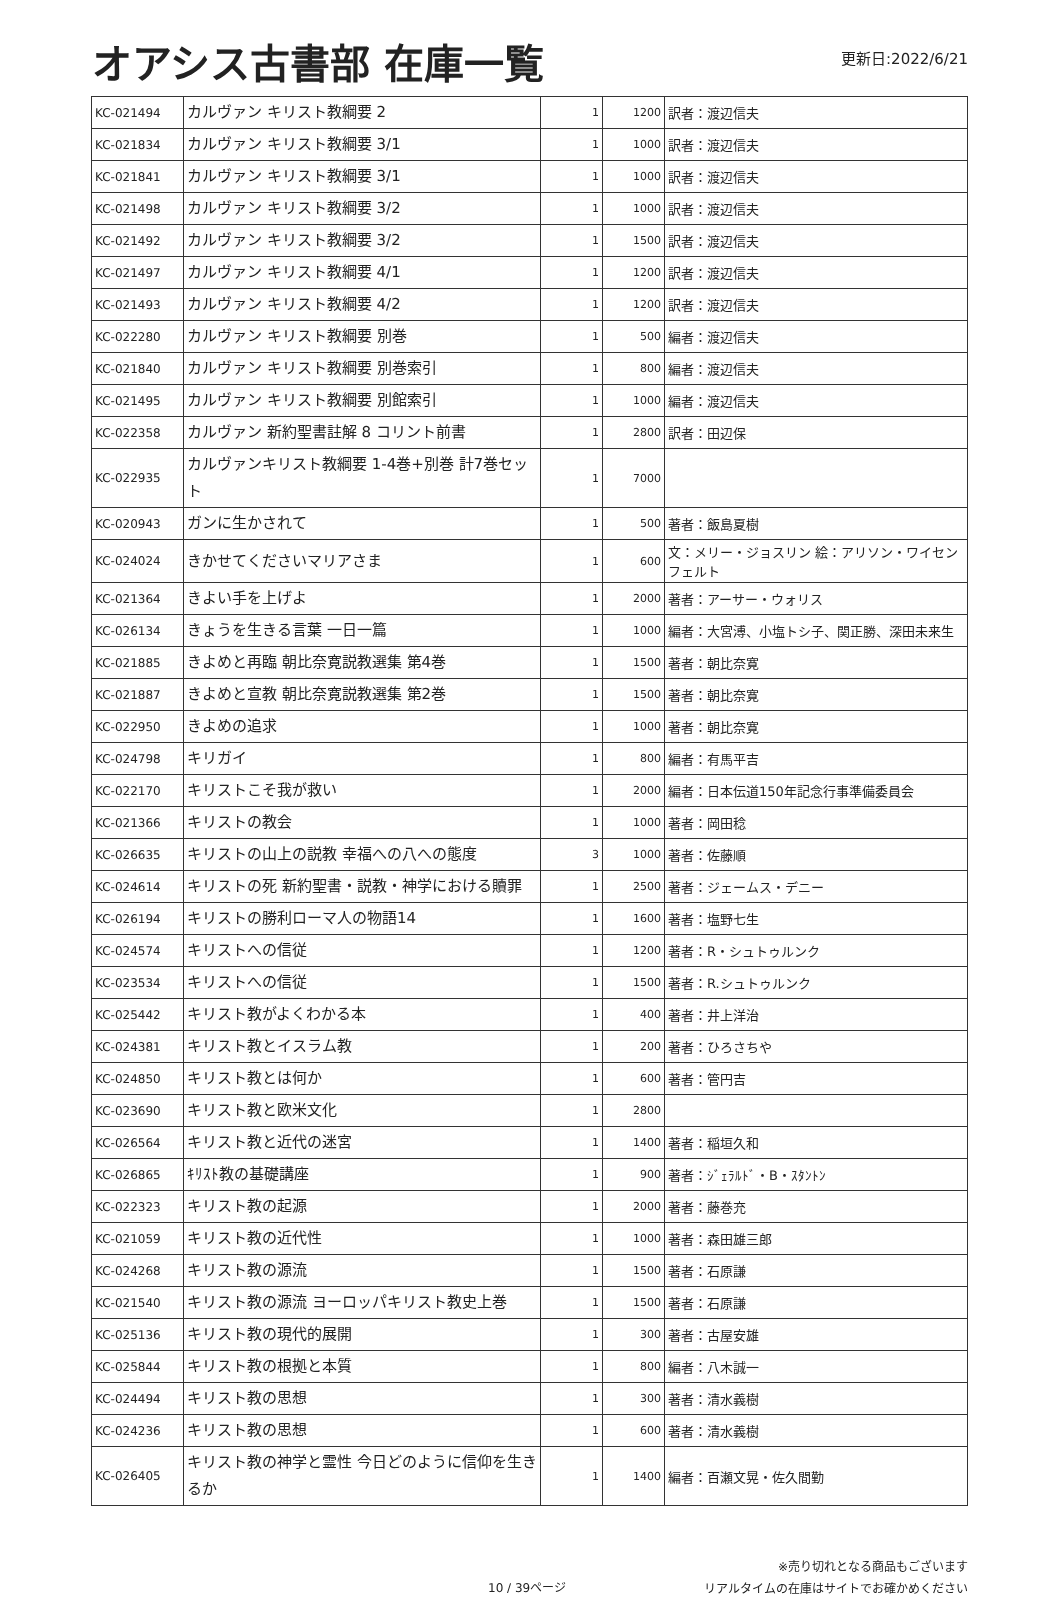オアシス古書部 在庫一覧
更新日:2022/6/21
| KC-021494 | カルヴァン キリスト教綱要 2 | 1 | 1200 | 訳者：渡辺信夫 |
| KC-021834 | カルヴァン キリスト教綱要 3/1 | 1 | 1000 | 訳者：渡辺信夫 |
| KC-021841 | カルヴァン キリスト教綱要 3/1 | 1 | 1000 | 訳者：渡辺信夫 |
| KC-021498 | カルヴァン キリスト教綱要 3/2 | 1 | 1000 | 訳者：渡辺信夫 |
| KC-021492 | カルヴァン キリスト教綱要 3/2 | 1 | 1500 | 訳者：渡辺信夫 |
| KC-021497 | カルヴァン キリスト教綱要 4/1 | 1 | 1200 | 訳者：渡辺信夫 |
| KC-021493 | カルヴァン キリスト教綱要 4/2 | 1 | 1200 | 訳者：渡辺信夫 |
| KC-022280 | カルヴァン キリスト教綱要 別巻 | 1 | 500 | 編者：渡辺信夫 |
| KC-021840 | カルヴァン キリスト教綱要 別巻索引 | 1 | 800 | 編者：渡辺信夫 |
| KC-021495 | カルヴァン キリスト教綱要 別館索引 | 1 | 1000 | 編者：渡辺信夫 |
| KC-022358 | カルヴァン 新約聖書註解 8 コリント前書 | 1 | 2800 | 訳者：田辺保 |
| KC-022935 | カルヴァンキリスト教綱要 1-4巻+別巻 計7巻セット | 1 | 7000 | |
| KC-020943 | ガンに生かされて | 1 | 500 | 著者：飯島夏樹 |
| KC-024024 | きかせてくださいマリアさま | 1 | 600 | 文：メリー・ジョスリン 絵：アリソン・ワイセンフェルト |
| KC-021364 | きよい手を上げよ | 1 | 2000 | 著者：アーサー・ウォリス |
| KC-026134 | きょうを生きる言葉 一日一篇 | 1 | 1000 | 編者：大宮溥、小塩トシ子、関正勝、深田未来生 |
| KC-021885 | きよめと再臨 朝比奈寛説教選集 第4巻 | 1 | 1500 | 著者：朝比奈寛 |
| KC-021887 | きよめと宣教 朝比奈寛説教選集 第2巻 | 1 | 1500 | 著者：朝比奈寛 |
| KC-022950 | きよめの追求 | 1 | 1000 | 著者：朝比奈寛 |
| KC-024798 | キリガイ | 1 | 800 | 編者：有馬平吉 |
| KC-022170 | キリストこそ我が救い | 1 | 2000 | 編者：日本伝道150年記念行事準備委員会 |
| KC-021366 | キリストの教会 | 1 | 1000 | 著者：岡田稔 |
| KC-026635 | キリストの山上の説教 幸福への八への態度 | 3 | 1000 | 著者：佐藤順 |
| KC-024614 | キリストの死 新約聖書・説教・神学における贖罪 | 1 | 2500 | 著者：ジェームス・デニー |
| KC-026194 | キリストの勝利ローマ人の物語14 | 1 | 1600 | 著者：塩野七生 |
| KC-024574 | キリストへの信従 | 1 | 1200 | 著者：R・シュトゥルンク |
| KC-023534 | キリストへの信従 | 1 | 1500 | 著者：R.シュトゥルンク |
| KC-025442 | キリスト教がよくわかる本 | 1 | 400 | 著者：井上洋治 |
| KC-024381 | キリスト教とイスラム教 | 1 | 200 | 著者：ひろさちや |
| KC-024850 | キリスト教とは何か | 1 | 600 | 著者：管円吉 |
| KC-023690 | キリスト教と欧米文化 | 1 | 2800 | |
| KC-026564 | キリスト教と近代の迷宮 | 1 | 1400 | 著者：稲垣久和 |
| KC-026865 | ｷﾘｽﾄ教の基礎講座 | 1 | 900 | 著者：ｼﾞｪﾗﾙﾄﾞ・B・ｽﾀﾝﾄﾝ |
| KC-022323 | キリスト教の起源 | 1 | 2000 | 著者：藤巻充 |
| KC-021059 | キリスト教の近代性 | 1 | 1000 | 著者：森田雄三郎 |
| KC-024268 | キリスト教の源流 | 1 | 1500 | 著者：石原謙 |
| KC-021540 | キリスト教の源流 ヨーロッパキリスト教史上巻 | 1 | 1500 | 著者：石原謙 |
| KC-025136 | キリスト教の現代的展開 | 1 | 300 | 著者：古屋安雄 |
| KC-025844 | キリスト教の根拠と本質 | 1 | 800 | 編者：八木誠一 |
| KC-024494 | キリスト教の思想 | 1 | 300 | 著者：清水義樹 |
| KC-024236 | キリスト教の思想 | 1 | 600 | 著者：清水義樹 |
| KC-026405 | キリスト教の神学と霊性 今日どのように信仰を生きるか | 1 | 1400 | 編者：百瀬文晃・佐久間勤 |
10 / 39ページ
※売り切れとなる商品もございます
リアルタイムの在庫はサイトでお確かめください